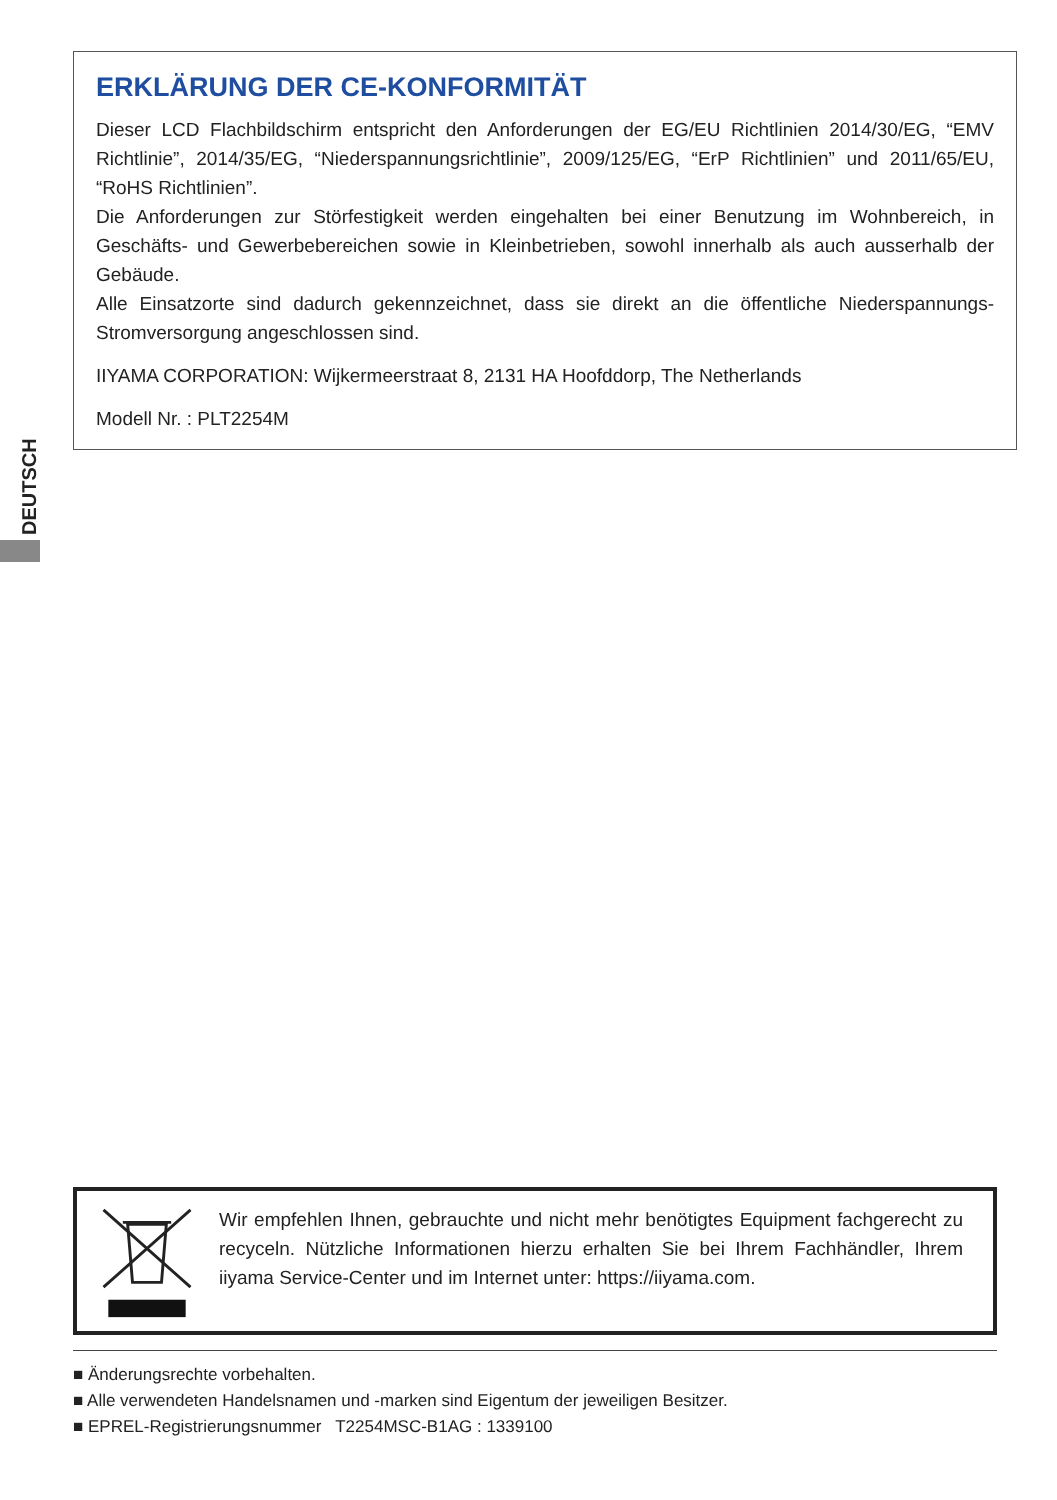ERKLÄRUNG DER CE-KONFORMITÄT
Dieser LCD Flachbildschirm entspricht den Anforderungen der EG/EU Richtlinien 2014/30/EG, “EMV Richtlinie”, 2014/35/EG, “Niederspannungsrichtlinie”, 2009/125/EG, “ErP Richtlinien” und 2011/65/EU, “RoHS Richtlinien”.
Die Anforderungen zur Störfestigkeit werden eingehalten bei einer Benutzung im Wohnbereich, in Geschäfts- und Gewerbebereichen sowie in Kleinbetrieben, sowohl innerhalb als auch ausserhalb der Gebäude.
Alle Einsatzorte sind dadurch gekennzeichnet, dass sie direkt an die öffentliche Niederspannungs- Stromversorgung angeschlossen sind.
IIYAMA CORPORATION: Wijkermeerstraat 8, 2131 HA Hoofddorp, The Netherlands
Modell Nr. : PLT2254M
DEUTSCH
Wir empfehlen Ihnen, gebrauchte und nicht mehr benötigtes Equipment fachgerecht zu recyceln. Nützliche Informationen hierzu erhalten Sie bei Ihrem Fachhändler, Ihrem iiyama Service-Center und im Internet unter: https://iiyama.com.
■ Änderungsrechte vorbehalten.
■ Alle verwendeten Handelsnamen und -marken sind Eigentum der jeweiligen Besitzer.
■ EPREL-Registrierungsnummer T2254MSC-B1AG : 1339100